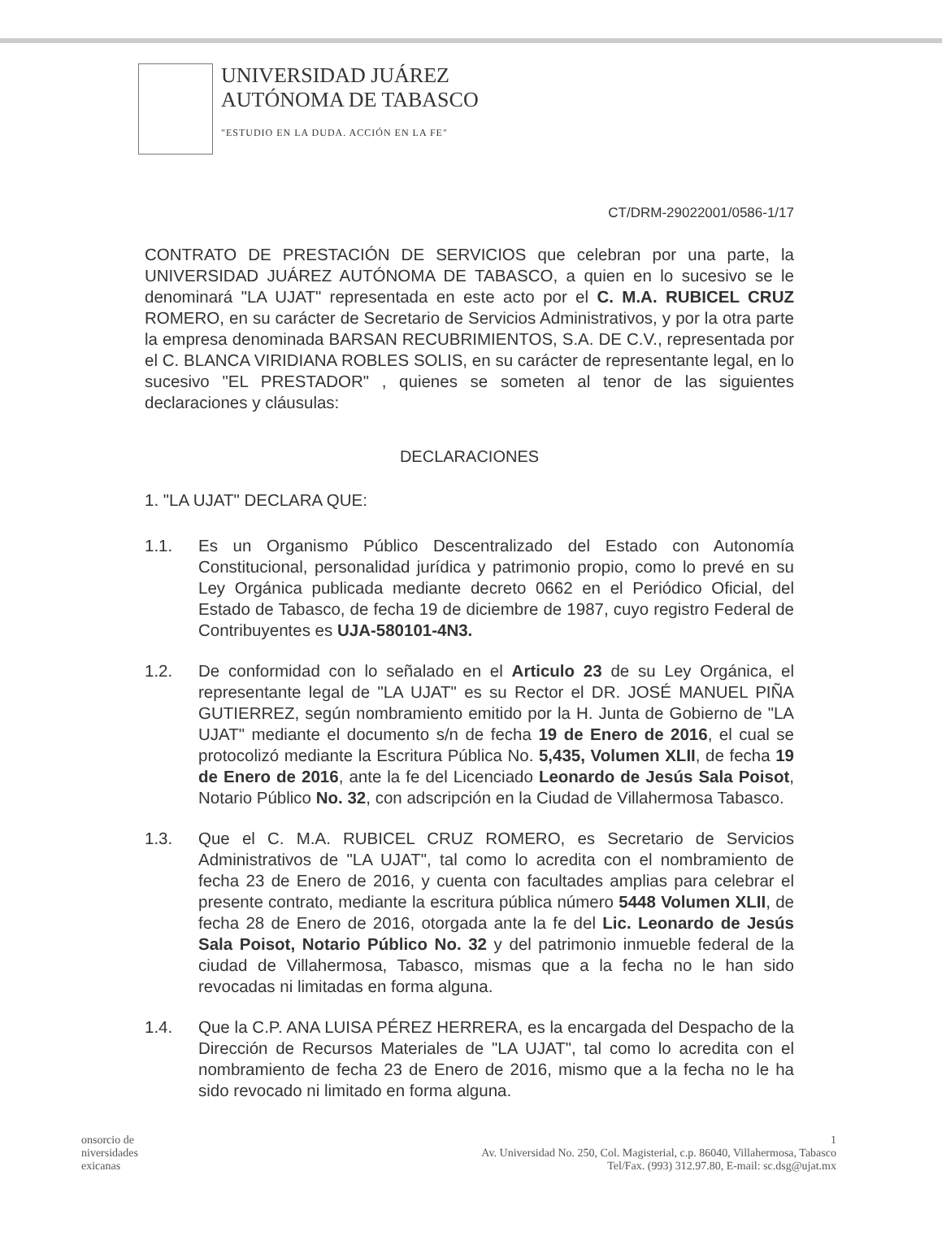UNIVERSIDAD JUÁREZ
AUTÓNOMA DE TABASCO
"ESTUDIO EN LA DUDA. ACCIÓN EN LA FE"
CT/DRM-29022001/0586-1/17
CONTRATO DE PRESTACIÓN DE SERVICIOS que celebran por una parte, la UNIVERSIDAD JUÁREZ AUTÓNOMA DE TABASCO, a quien en lo sucesivo se le denominará "LA UJAT" representada en este acto por el C. M.A. RUBICEL CRUZ ROMERO, en su carácter de Secretario de Servicios Administrativos, y por la otra parte la empresa denominada BARSAN RECUBRIMIENTOS, S.A. DE C.V., representada por el C. BLANCA VIRIDIANA ROBLES SOLIS, en su carácter de representante legal, en lo sucesivo "EL PRESTADOR" , quienes se someten al tenor de las siguientes declaraciones y cláusulas:
DECLARACIONES
1. "LA UJAT" DECLARA QUE:
1.1. Es un Organismo Público Descentralizado del Estado con Autonomía Constitucional, personalidad jurídica y patrimonio propio, como lo prevé en su Ley Orgánica publicada mediante decreto 0662 en el Periódico Oficial, del Estado de Tabasco, de fecha 19 de diciembre de 1987, cuyo registro Federal de Contribuyentes es UJA-580101-4N3.
1.2. De conformidad con lo señalado en el Articulo 23 de su Ley Orgánica, el representante legal de "LA UJAT" es su Rector el DR. JOSÉ MANUEL PIÑA GUTIERREZ, según nombramiento emitido por la H. Junta de Gobierno de "LA UJAT" mediante el documento s/n de fecha 19 de Enero de 2016, el cual se protocolizó mediante la Escritura Pública No. 5,435, Volumen XLII, de fecha 19 de Enero de 2016, ante la fe del Licenciado Leonardo de Jesús Sala Poisot, Notario Público No. 32, con adscripción en la Ciudad de Villahermosa Tabasco.
1.3. Que el C. M.A. RUBICEL CRUZ ROMERO, es Secretario de Servicios Administrativos de "LA UJAT", tal como lo acredita con el nombramiento de fecha 23 de Enero de 2016, y cuenta con facultades amplias para celebrar el presente contrato, mediante la escritura pública número 5448 Volumen XLII, de fecha 28 de Enero de 2016, otorgada ante la fe del Lic. Leonardo de Jesús Sala Poisot, Notario Público No. 32 y del patrimonio inmueble federal de la ciudad de Villahermosa, Tabasco, mismas que a la fecha no le han sido revocadas ni limitadas en forma alguna.
1.4. Que la C.P. ANA LUISA PÉREZ HERRERA, es la encargada del Despacho de la Dirección de Recursos Materiales de "LA UJAT", tal como lo acredita con el nombramiento de fecha 23 de Enero de 2016, mismo que a la fecha no le ha sido revocado ni limitado en forma alguna.
onsorcio de
niversidades
exicanas
1
Av. Universidad No. 250, Col. Magisterial, c.p. 86040, Villahermosa, Tabasco
Tel/Fax. (993) 312.97.80, E-mail: sc.dsg@ujat.mx